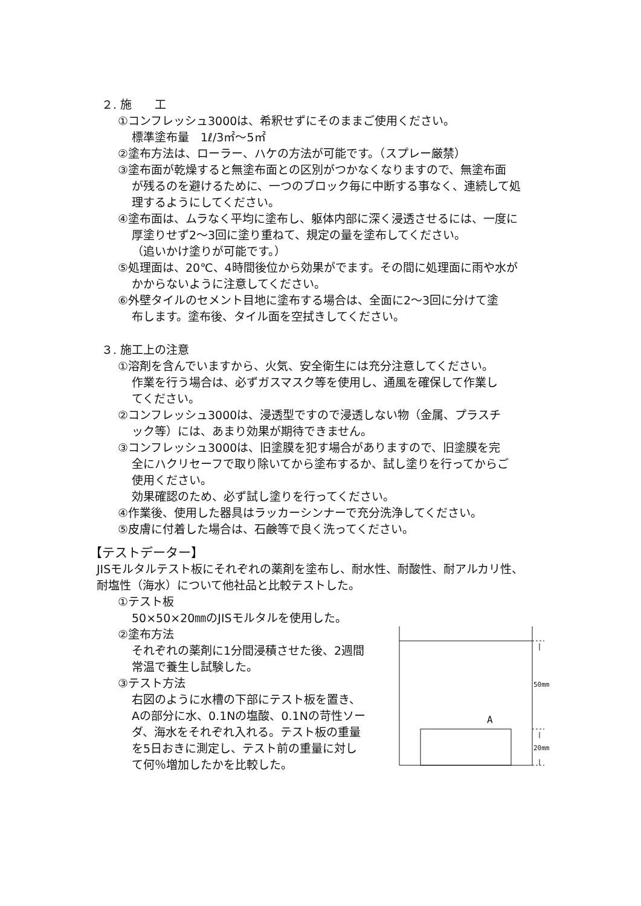２. 施　　工
①コンフレッシュ3000は、希釈せずにそのままご使用ください。
標準塗布量　1ℓ/3㎡～5㎡
②塗布方法は、ローラー、ハケの方法が可能です。（スプレー厳禁）
③塗布面が乾燥すると無塗布面との区別がつかなくなりますので、無塗布面
が残るのを避けるために、一つのブロック毎に中断する事なく、連続して処
理するようにしてください。
④塗布面は、ムラなく平均に塗布し、躯体内部に深く浸透させるには、一度に
厚塗りせず2～3回に塗り重ねて、規定の量を塗布してください。
（追いかけ塗りが可能です。）
⑤処理面は、20℃、4時間後位から効果がでます。その間に処理面に雨や水が
かからないように注意してください。
⑥外壁タイルのセメント目地に塗布する場合は、全面に2～3回に分けて塗
布します。塗布後、タイル面を空拭きしてください。
３. 施工上の注意
①溶剤を含んでいますから、火気、安全衛生には充分注意してください。
作業を行う場合は、必ずガスマスク等を使用し、通風を確保して作業し
てください。
②コンフレッシュ3000は、浸透型ですので浸透しない物（金属、プラスチ
ック等）には、あまり効果が期待できません。
③コンフレッシュ3000は、旧塗膜を犯す場合がありますので、旧塗膜を完
全にハクリセーフで取り除いてから塗布するか、試し塗りを行ってからご
使用ください。
効果確認のため、必ず試し塗りを行ってください。
④作業後、使用した器具はラッカーシンナーで充分洗浄してください。
⑤皮膚に付着した場合は、石鹸等で良く洗ってください。
【テストデーター】
JISモルタルテスト板にそれぞれの薬剤を塗布し、耐水性、耐酸性、耐アルカリ性、
耐塩性（海水）について他社品と比較テストした。
①テスト板
50×50×20㎜のJISモルタルを使用した。
②塗布方法
それぞれの薬剤に1分間浸積させた後、2週間
常温で養生し試験した。
③テスト方法
右図のように水槽の下部にテスト板を置き、
Aの部分に水、0.1Nの塩酸、0.1Nの苛性ソー
ダ、海水をそれぞれ入れる。テスト板の重量
を5日おきに測定し、テスト前の重量に対し
て何％増加したかを比較した。
A
50mm
20mm